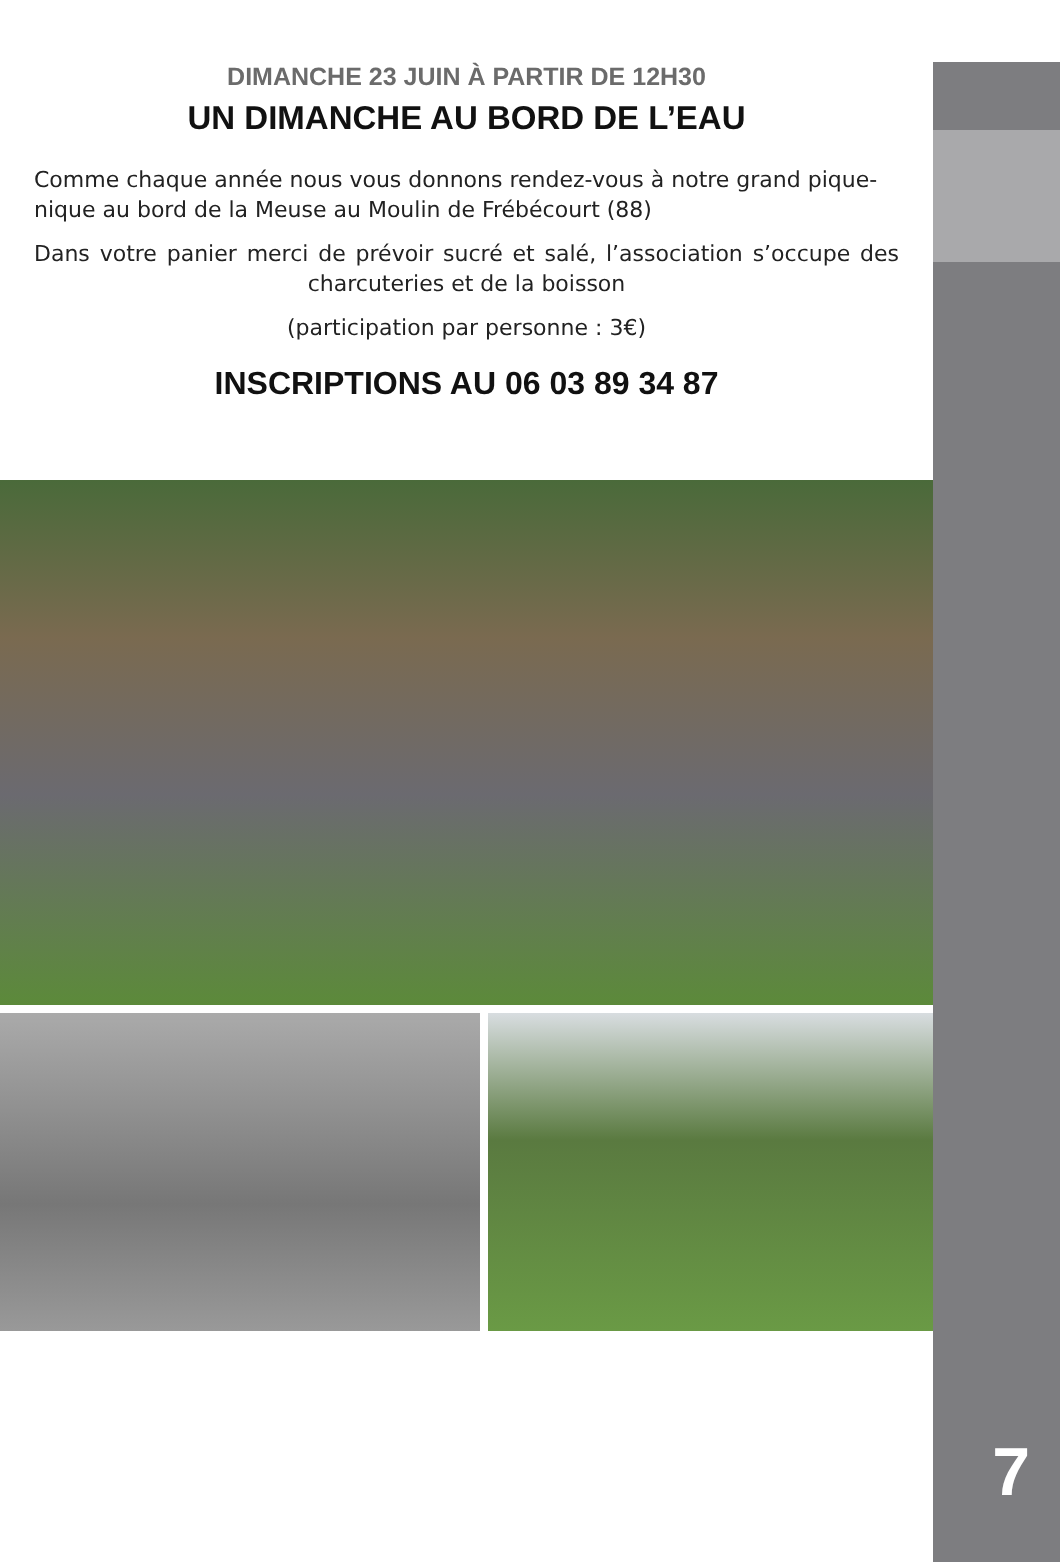DIMANCHE 23 JUIN À PARTIR DE 12H30
UN DIMANCHE AU BORD DE L’EAU
Comme chaque année nous vous donnons rendez-vous à notre grand pique-nique au bord de la Meuse au Moulin de Frébécourt (88)
Dans votre panier merci de prévoir sucré et salé, l’association s’occupe des charcuteries et de la boisson
(participation par personne : 3€)
INSCRIPTIONS AU 06 03 89 34 87
7